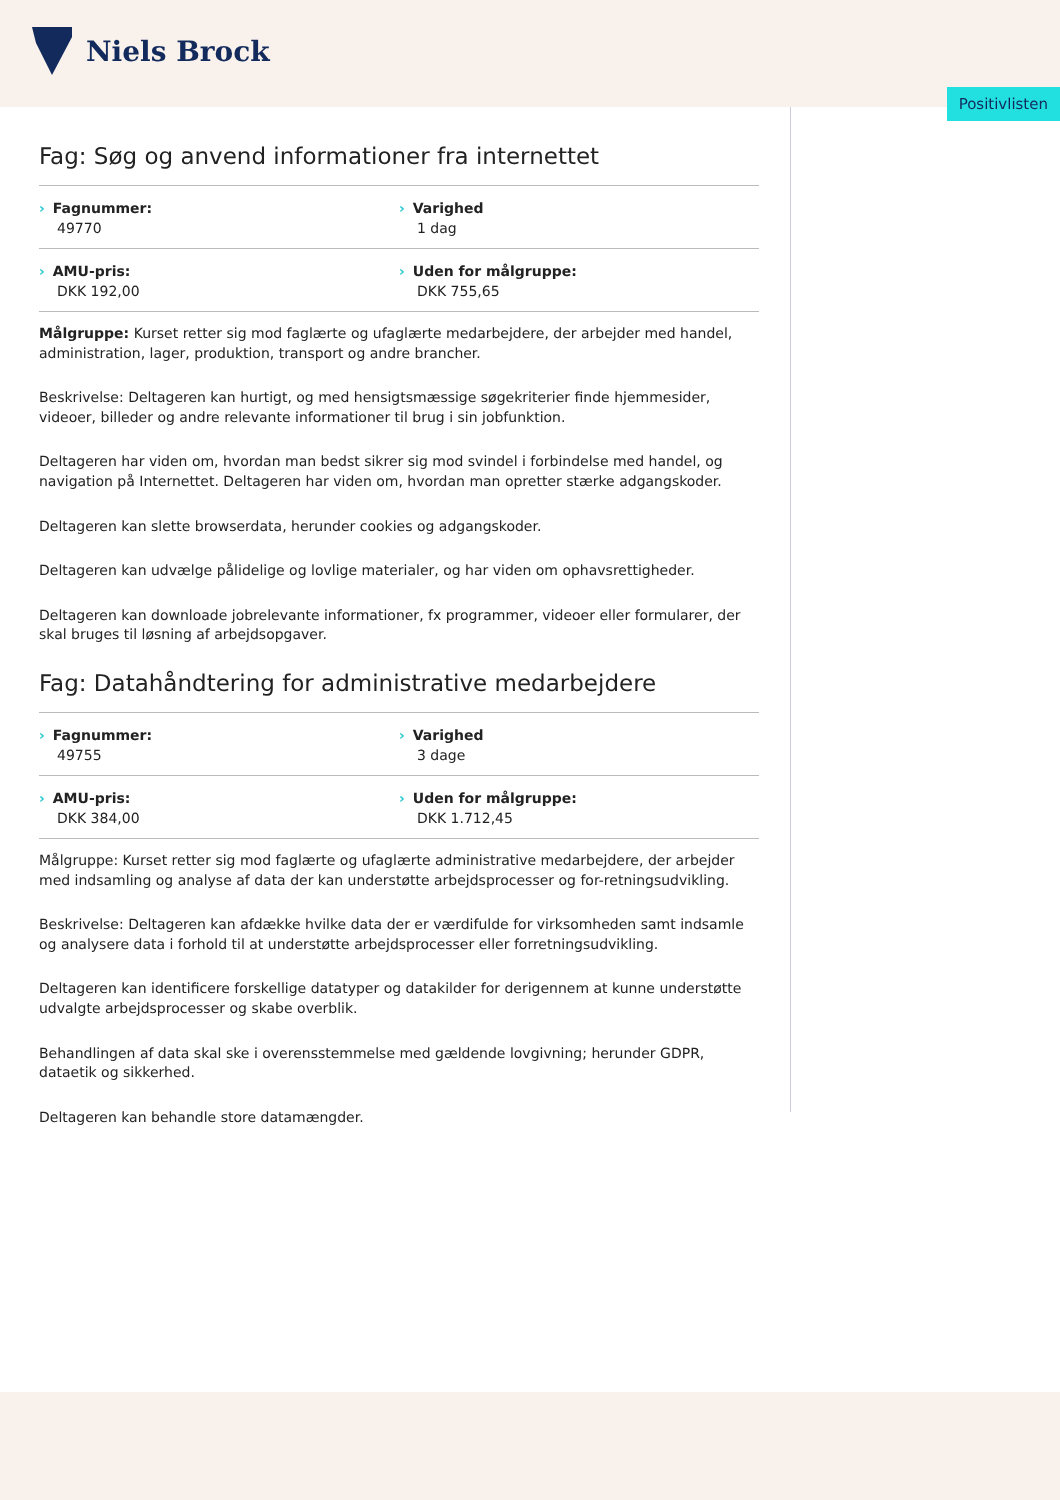Niels Brock
Positivlisten
Fag: Søg og anvend informationer fra internettet
Fagnummer:
49770
Varighed
1 dag
AMU-pris:
DKK 192,00
Uden for målgruppe:
DKK 755,65
Målgruppe: Kurset retter sig mod faglærte og ufaglærte medarbejdere, der arbejder med handel, administration, lager, produktion, transport og andre brancher.
Beskrivelse: Deltageren kan hurtigt, og med hensigtsmæssige søgekriterier finde hjemmesider, videoer, billeder og andre relevante informationer til brug i sin jobfunktion.
Deltageren har viden om, hvordan man bedst sikrer sig mod svindel i forbindelse med handel, og navigation på Internettet. Deltageren har viden om, hvordan man opretter stærke adgangskoder.
Deltageren kan slette browserdata, herunder cookies og adgangskoder.
Deltageren kan udvælge pålidelige og lovlige materialer, og har viden om ophavsrettigheder.
Deltageren kan downloade jobrelevante informationer, fx programmer, videoer eller formularer, der skal bruges til løsning af arbejdsopgaver.
Fag: Datahåndtering for administrative medarbejdere
Fagnummer:
49755
Varighed
3 dage
AMU-pris:
DKK 384,00
Uden for målgruppe:
DKK 1.712,45
Målgruppe: Kurset retter sig mod faglærte og ufaglærte administrative medarbejdere, der arbejder med indsamling og analyse af data der kan understøtte arbejdsprocesser og for-retningsudvikling.
Beskrivelse: Deltageren kan afdække hvilke data der er værdifulde for virksomheden samt indsamle og analysere data i forhold til at understøtte arbejdsprocesser eller forretningsudvikling.
Deltageren kan identificere forskellige datatyper og datakilder for derigennem at kunne understøtte udvalgte arbejdsprocesser og skabe overblik.
Behandlingen af data skal ske i overensstemmelse med gældende lovgivning; herunder GDPR, dataetik og sikkerhed.
Deltageren kan behandle store datamængder.